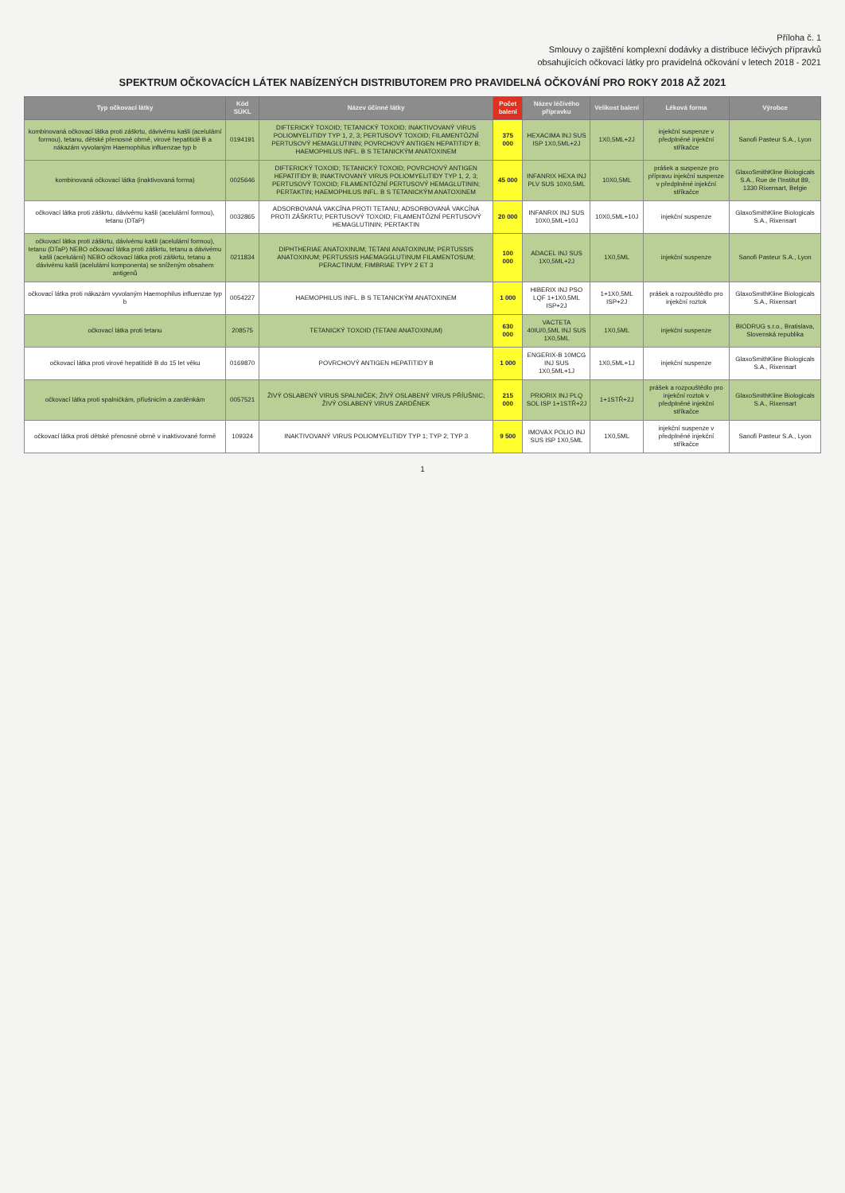Příloha č. 1
Smlouvy o zajištění komplexní dodávky a distribuce léčivých přípravků
obsahujících očkovací látky pro pravidelná očkování v letech 2018 - 2021
SPEKTRUM OČKOVACÍCH LÁTEK NABÍZENÝCH DISTRIBUTOREM PRO PRAVIDELNÁ OČKOVÁNÍ PRO ROKY 2018 AŽ 2021
| Typ očkovací látky | Kód SÚKL | Název účinné látky | Počet balení | Název léčivého přípravku | Velikost balení | Léková forma | Výrobce |
| --- | --- | --- | --- | --- | --- | --- | --- |
| kombinovaná očkovací látka proti záškrtu, dávivému kašli (acelulární formou), tetanu, dětské přenosné obrně, virové hepatitidě B a nákazám vyvolaným Haemophilus influenzae typ b | 0194191 | DIFTERICKÝ TOXOID; TETANICKÝ TOXOID; INAKTIVOVANÝ VIRUS POLIOMYELITIDY TYP 1, 2, 3; PERTUSOVÝ TOXOID; FILAMENTÓZNÍ PERTUSOVÝ HEMAGLUTININ; POVRCHOVÝ ANTIGEN HEPATITIDY B; HAEMOPHILUS INFL. B S TETANICKÝM ANATOXINEM | 375 000 | HEXACIMA INJ SUS ISP 1X0,5ML+2J | 1X0,5ML+2J | injekční suspenze v předplněné injekční stříkačce | Sanofi Pasteur S.A., Lyon |
| kombinovaná očkovací látka (inaktivovaná forma) | 0025646 | DIFTERICKÝ TOXOID; TETANICKÝ TOXOID; POVRCHOVÝ ANTIGEN HEPATITIDY B; INAKTIVOVANÝ VIRUS POLIOMYELITIDY TYP 1, 2, 3; PERTUSOVÝ TOXOID; FILAMENTÓZNÍ PERTUSOVÝ HEMAGLUTININ; PERTAKTIN; HAEMOPHILUS INFL. B S TETANICKÝM ANATOXINEM | 45 000 | INFANRIX HEXA INJ PLV SUS 10X0,5ML | 10X0,5ML | prášek a suspenze pro přípravu injekční suspenze v předplněné injekční stříkačce | GlaxoSmithKline Biologicals S.A., Rue de l'Institut 89, 1330 Rixensart, Belgie |
| očkovací látka proti záškrtu, dávivému kašli (acelulární formou), tetanu (DTaP) | 0032865 | ADSORBOVANÁ VAKCÍNA PROTI TETANU; ADSORBOVANÁ VAKCÍNA PROTI ZÁŠKRTU; PERTUSOVÝ TOXOID; FILAMENTÓZNÍ PERTUSOVÝ HEMAGLUTININ; PERTAKTIN | 20 000 | INFANRIX INJ SUS 10X0,5ML+10J | 10X0,5ML+10J | injekční suspenze | GlaxoSmithKline Biologicals S.A., Rixensart |
| očkovací látka proti záškrtu, dávivému kašli (acelulární formou), tetanu (DTaP) NEBO očkovací látka proti záškrtu, tetanu a dávivému kašli (acelulární) NEBO očkovací látka proti záškrtu, tetanu a dávivému kašli (acelulární komponenta) se sníženým obsahem antigenů | 0211834 | DIPHTHERIAE ANATOXINUM; TETANI ANATOXINUM; PERTUSSIS ANATOXINUM; PERTUSSIS HAEMAGGLUTINUM FILAMENTOSUM; PERACTINUM; FIMBRIAE TYPY 2 ET 3 | 100 000 | ADACEL INJ SUS 1X0,5ML+2J | 1X0,5ML | injekční suspenze | Sanofi Pasteur S.A., Lyon |
| očkovací látka proti nákazám vyvolaným Haemophilus influenzae typ b | 0054227 | HAEMOPHILUS INFL. B S TETANICKÝM ANATOXINEM | 1 000 | HIBERIX INJ PSO LQF 1+1X0,5ML ISP+2J | 1+1X0,5ML ISP+2J | prášek a rozpouštědlo pro injekční roztok | GlaxoSmithKline Biologicals S.A., Rixensart |
| očkovací látka proti tetanu | 208575 | TETANICKÝ TOXOID (TETANI ANATOXINUM) | 630 000 | VACTETA 40IU/0,5ML INJ SUS 1X0,5ML | 1X0,5ML | injekční suspenze | BIODRUG s.r.o., Bratislava, Slovenská republika |
| očkovací látka proti virové hepatitidě B do 15 let věku | 0169870 | POVRCHOVÝ ANTIGEN HEPATITIDY B | 1 000 | ENGERIX-B 10MCG INJ SUS 1X0,5ML+1J | 1X0,5ML+1J | injekční suspenze | GlaxoSmithKline Biologicals S.A., Rixensart |
| očkovací látka proti spalničkám, příušnicím a zarděnkám | 0057521 | ŽIVÝ OSLABENÝ VIRUS SPALNIČEK; ŽIVÝ OSLABENÝ VIRUS PŘÍUŠNIC; ŽIVÝ OSLABENÝ VIRUS ZARDĚNEK | 215 000 | PRIORIX INJ PLQ SOL ISP 1+1STŘ+2J | 1+1STŘ+2J | prášek a rozpouštědlo pro injekční roztok v předplněné injekční stříkačce | GlaxoSmithKline Biologicals S.A., Rixensart |
| očkovací látka proti dětské přenosné obrně v inaktivované formě | 109324 | INAKTIVOVANÝ VIRUS POLIOMYELITIDY TYP 1; TYP 2; TYP 3 | 9 500 | IMOVAX POLIO INJ SUS ISP 1X0,5ML | 1X0,5ML | injekční suspenze v předplněné injekční stříkačce | Sanofi Pasteur S.A., Lyon |
1